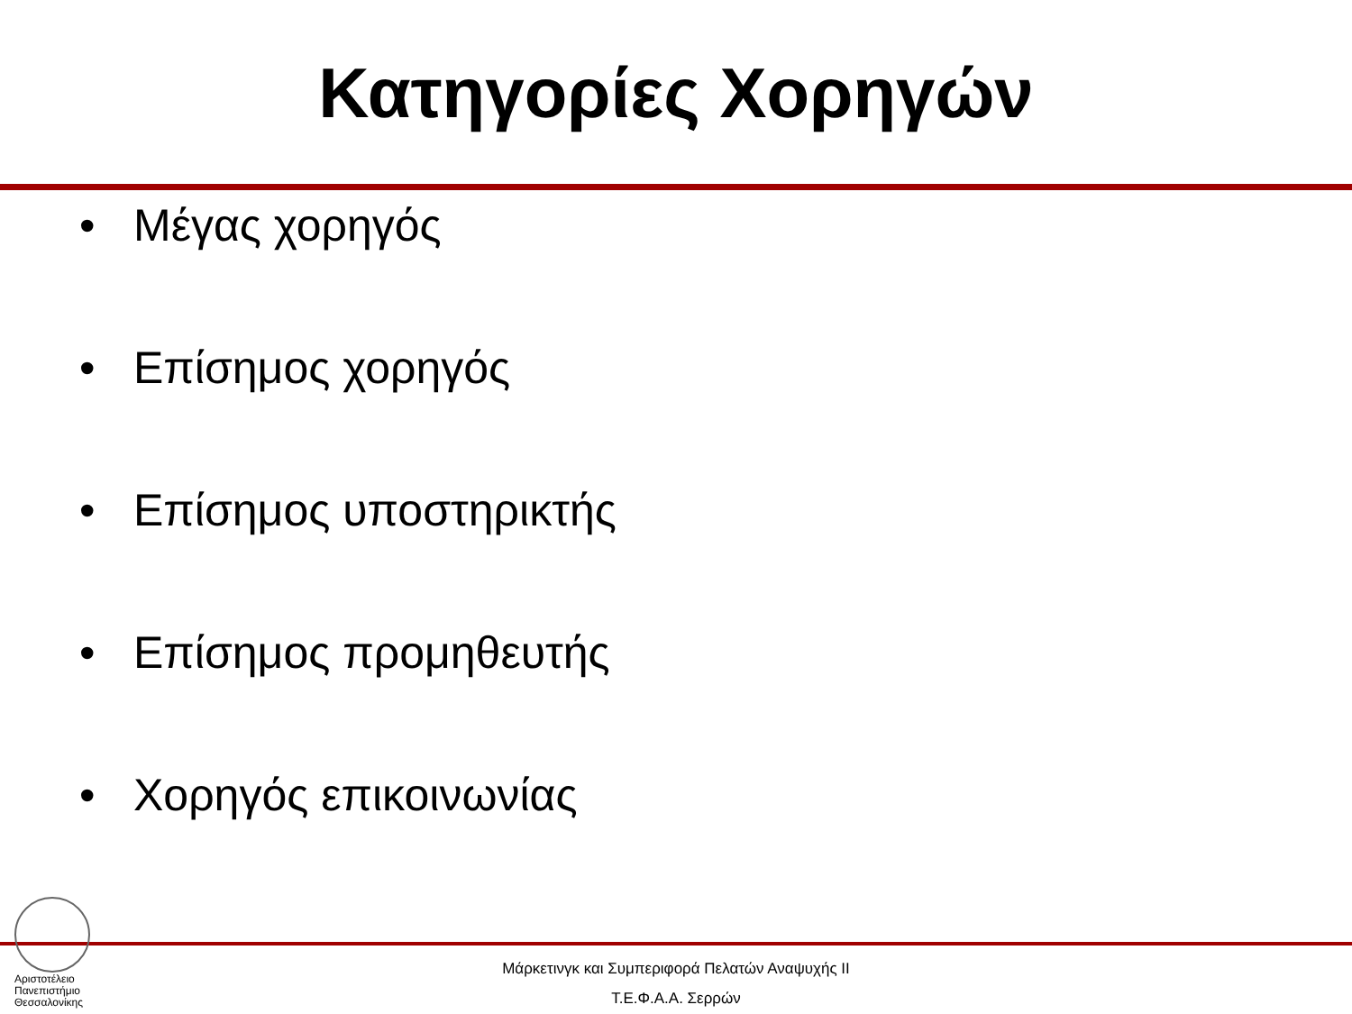Κατηγορίες Χορηγών
• Μέγας χορηγός
• Επίσημος χορηγός
• Επίσημος υποστηρικτής
• Επίσημος προμηθευτής
• Χορηγός επικοινωνίας
Αριστοτέλειο
Πανεπιστήμιο
Θεσσαλονίκης
Μάρκετινγκ και Συμπεριφορά Πελατών Αναψυχής ΙΙ
Τ.Ε.Φ.Α.Α. Σερρών